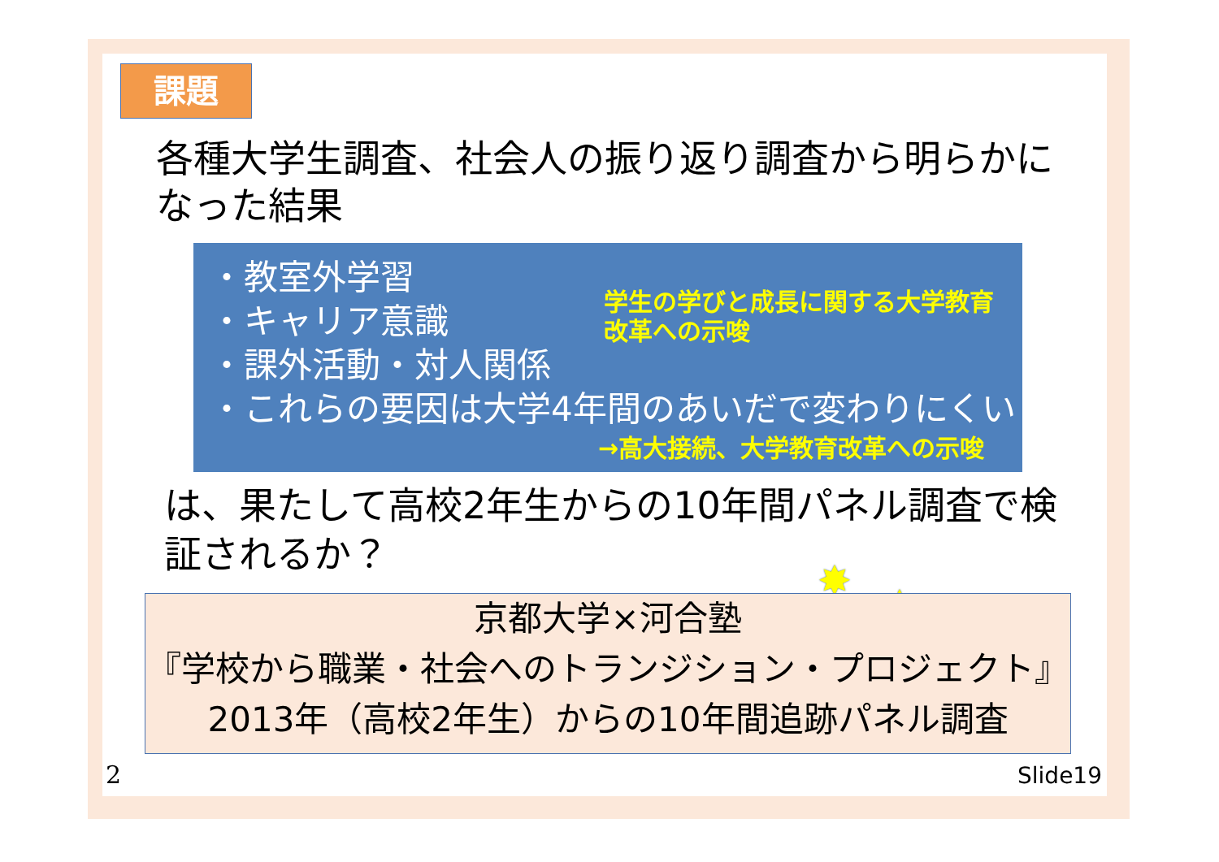課題
各種大学生調査、社会人の振り返り調査から明らかになった結果
・教室外学習
・キャリア意識
・課外活動・対人関係
・これらの要因は大学4年間のあいだで変わりにくい
学生の学びと成長に関する大学教育改革への示唆
→高大接続、大学教育改革への示唆
は、果たして高校2年生からの10年間パネル調査で検証されるか？
✸
✸
✸
京都大学×河合塾
『学校から職業・社会へのトランジション・プロジェクト』
2013年（高校2年生）からの10年間追跡パネル調査
2 Slide19